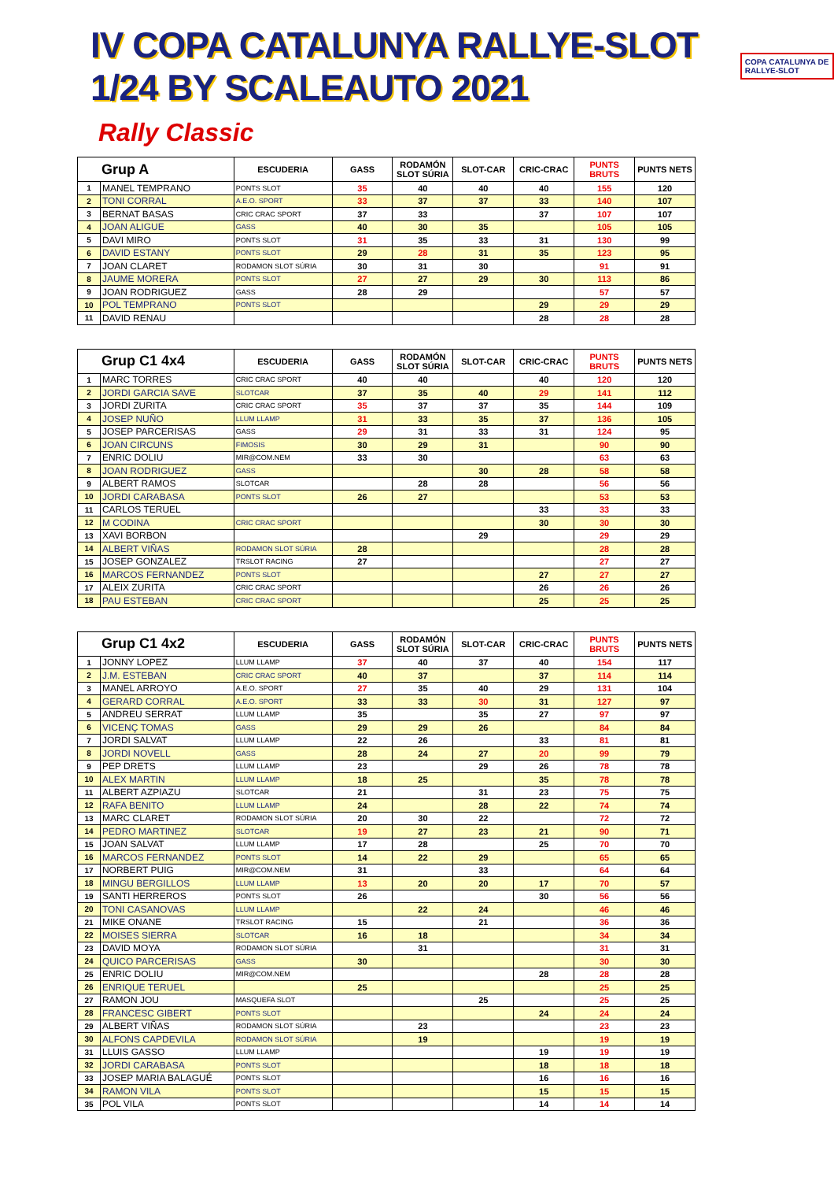IV COPA CATALUNYA RALLYE-SLOT 1/24 BY SCALEAUTO 2021
COPA CATALUNYA DE RALLYE-SLOT
Rally Classic
| Grup A | | ESCUDERIA | GASS | RODAMÓN SLOT SÚRIA | SLOT-CAR | CRIC-CRAC | PUNTS BRUTS | PUNTS NETS |
| --- | --- | --- | --- | --- | --- | --- | --- | --- |
| 1 | MANEL TEMPRANO | PONTS SLOT | 35 | 40 | 40 | 40 | 155 | 120 |
| 2 | TONI CORRAL | A.E.O. SPORT | 33 | 37 | 37 | 33 | 140 | 107 |
| 3 | BERNAT BASAS | CRIC CRAC SPORT | 37 | 33 | | 37 | 107 | 107 |
| 4 | JOAN ALIGUE | GASS | 40 | 30 | 35 | | 105 | 105 |
| 5 | DAVI MIRO | PONTS SLOT | 31 | 35 | 33 | 31 | 130 | 99 |
| 6 | DAVID ESTANY | PONTS SLOT | 29 | 28 | 31 | 35 | 123 | 95 |
| 7 | JOAN CLARET | RODAMON SLOT SÚRIA | 30 | 31 | 30 | | 91 | 91 |
| 8 | JAUME MORERA | PONTS SLOT | 27 | 27 | 29 | 30 | 113 | 86 |
| 9 | JOAN RODRIGUEZ | GASS | 28 | 29 | | | 57 | 57 |
| 10 | POL TEMPRANO | PONTS SLOT | | | | 29 | 29 | 29 |
| 11 | DAVID RENAU | | | | | 28 | 28 | 28 |
| Grup C1 4x4 | | ESCUDERIA | GASS | RODAMÓN SLOT SÚRIA | SLOT-CAR | CRIC-CRAC | PUNTS BRUTS | PUNTS NETS |
| --- | --- | --- | --- | --- | --- | --- | --- | --- |
| 1 | MARC TORRES | CRIC CRAC SPORT | 40 | 40 | | 40 | 120 | 120 |
| 2 | JORDI GARCIA SAVE | SLOTCAR | 37 | 35 | 40 | 29 | 141 | 112 |
| 3 | JORDI ZURITA | CRIC CRAC SPORT | 35 | 37 | 37 | 35 | 144 | 109 |
| 4 | JOSEP NUÑO | LLUM LLAMP | 31 | 33 | 35 | 37 | 136 | 105 |
| 5 | JOSEP PARCERISAS | GASS | 29 | 31 | 33 | 31 | 124 | 95 |
| 6 | JOAN CIRCUNS | FIMOSIS | 30 | 29 | 31 | | 90 | 90 |
| 7 | ENRIC DOLIU | MIR@COM.NEM | 33 | 30 | | | 63 | 63 |
| 8 | JOAN RODRIGUEZ | GASS | | | 30 | 28 | 58 | 58 |
| 9 | ALBERT RAMOS | SLOTCAR | | 28 | 28 | | 56 | 56 |
| 10 | JORDI CARABASA | PONTS SLOT | 26 | 27 | | | 53 | 53 |
| 11 | CARLOS TERUEL | | | | | 33 | 33 | 33 |
| 12 | M CODINA | CRIC CRAC SPORT | | | | 30 | 30 | 30 |
| 13 | XAVI BORBON | | | | 29 | | 29 | 29 |
| 14 | ALBERT VIÑAS | RODAMON SLOT SÚRIA | 28 | | | | 28 | 28 |
| 15 | JOSEP GONZALEZ | TRSLOT RACING | 27 | | | | 27 | 27 |
| 16 | MARCOS FERNANDEZ | PONTS SLOT | | | | 27 | 27 | 27 |
| 17 | ALEIX ZURITA | CRIC CRAC SPORT | | | | 26 | 26 | 26 |
| 18 | PAU ESTEBAN | CRIC CRAC SPORT | | | | 25 | 25 | 25 |
| Grup C1 4x2 | | ESCUDERIA | GASS | RODAMÓN SLOT SÚRIA | SLOT-CAR | CRIC-CRAC | PUNTS BRUTS | PUNTS NETS |
| --- | --- | --- | --- | --- | --- | --- | --- | --- |
| 1 | JONNY LOPEZ | LLUM LLAMP | 37 | 40 | 37 | 40 | 154 | 117 |
| 2 | J.M. ESTEBAN | CRIC CRAC SPORT | 40 | 37 | | 37 | 114 | 114 |
| 3 | MANEL ARROYO | A.E.O. SPORT | 27 | 35 | 40 | 29 | 131 | 104 |
| 4 | GERARD CORRAL | A.E.O. SPORT | 33 | 33 | 30 | 31 | 127 | 97 |
| 5 | ANDREU SERRAT | LLUM LLAMP | 35 | | 35 | 27 | 97 | 97 |
| 6 | VICENÇ TOMAS | GASS | 29 | 29 | 26 | | 84 | 84 |
| 7 | JORDI SALVAT | LLUM LLAMP | 22 | 26 | | 33 | 81 | 81 |
| 8 | JORDI NOVELL | GASS | 28 | 24 | 27 | 20 | 99 | 79 |
| 9 | PEP DRETS | LLUM LLAMP | 23 | | 29 | 26 | 78 | 78 |
| 10 | ALEX MARTIN | LLUM LLAMP | 18 | 25 | | 35 | 78 | 78 |
| 11 | ALBERT AZPIAZU | SLOTCAR | 21 | | 31 | 23 | 75 | 75 |
| 12 | RAFA BENITO | LLUM LLAMP | 24 | | 28 | 22 | 74 | 74 |
| 13 | MARC CLARET | RODAMON SLOT SÚRIA | 20 | 30 | 22 | | 72 | 72 |
| 14 | PEDRO MARTINEZ | SLOTCAR | 19 | 27 | 23 | 21 | 90 | 71 |
| 15 | JOAN SALVAT | LLUM LLAMP | 17 | 28 | | 25 | 70 | 70 |
| 16 | MARCOS FERNANDEZ | PONTS SLOT | 14 | 22 | 29 | | 65 | 65 |
| 17 | NORBERT PUIG | MIR@COM.NEM | 31 | | 33 | | 64 | 64 |
| 18 | MINGU BERGILLOS | LLUM LLAMP | 13 | 20 | 20 | 17 | 70 | 57 |
| 19 | SANTI HERREROS | PONTS SLOT | 26 | | | 30 | 56 | 56 |
| 20 | TONI CASANOVAS | LLUM LLAMP | | 22 | 24 | | 46 | 46 |
| 21 | MIKE ONANE | TRSLOT RACING | 15 | | 21 | | 36 | 36 |
| 22 | MOISES SIERRA | SLOTCAR | 16 | 18 | | | 34 | 34 |
| 23 | DAVID MOYA | RODAMON SLOT SÚRIA | | 31 | | | 31 | 31 |
| 24 | QUICO PARCERISAS | GASS | 30 | | | | 30 | 30 |
| 25 | ENRIC DOLIU | MIR@COM.NEM | | | | 28 | 28 | 28 |
| 26 | ENRIQUE TERUEL | | 25 | | | | 25 | 25 |
| 27 | RAMON JOU | MASQUEFA SLOT | | | 25 | | 25 | 25 |
| 28 | FRANCESC GIBERT | PONTS SLOT | | | | 24 | 24 | 24 |
| 29 | ALBERT VIÑAS | RODAMON SLOT SÚRIA | | 23 | | | 23 | 23 |
| 30 | ALFONS CAPDEVILA | RODAMON SLOT SÚRIA | | 19 | | | 19 | 19 |
| 31 | LLUIS GASSO | LLUM LLAMP | | | | 19 | 19 | 19 |
| 32 | JORDI CARABASA | PONTS SLOT | | | | 18 | 18 | 18 |
| 33 | JOSEP MARIA BALAGUÉ | PONTS SLOT | | | | 16 | 16 | 16 |
| 34 | RAMON VILA | PONTS SLOT | | | | 15 | 15 | 15 |
| 35 | POL VILA | PONTS SLOT | | | | 14 | 14 | 14 |